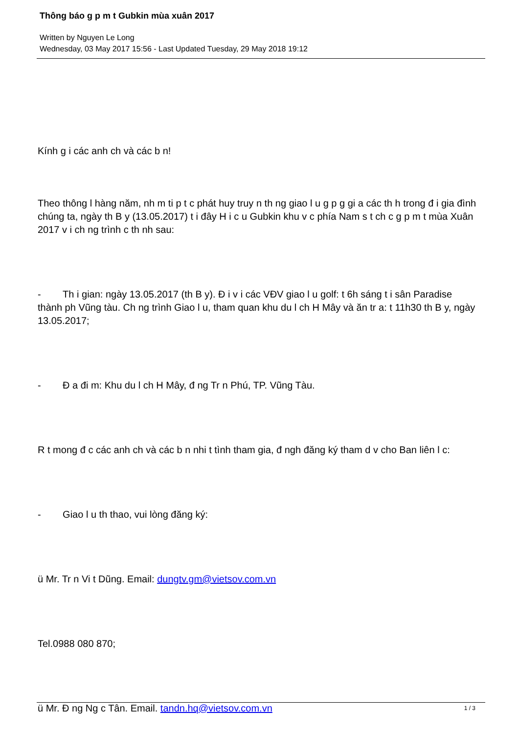Thông báo g p m t Gubkin mùa xuân 2017
Written by Nguyen Le Long
Wednesday, 03 May 2017 15:56 - Last Updated Tuesday, 29 May 2018 19:12
Kính g i các anh ch và các b n!
Theo thông l hàng năm, nh m ti p t c phát huy truy n th ng giao l u g p g gi a các th h trong đ i gia đình chúng ta, ngày th B y (13.05.2017) t i đây H i c u Gubkin khu v c phía Nam s t ch c g p m t mùa Xuân 2017 v i ch ng trình c th nh sau:
- Th i gian: ngày 13.05.2017 (th B y). Đ i v i các VĐV giao l u golf: t 6h sáng t i sân Paradise thành ph Vũng tàu. Ch ng trình Giao l u, tham quan khu du l ch H Mây và ăn tr a: t 11h30 th B y, ngày 13.05.2017;
- Đ a đi m: Khu du l ch H Mây, đ ng Tr n Phú, TP. Vũng Tàu.
R t mong đ c các anh ch và các b n nhi t tình tham gia, đ ngh đăng ký tham d v cho Ban liên l c:
- Giao l u th thao, vui lòng đăng ký:
ü Mr. Tr n Vi t Dũng. Email: dungtv.gm@vietsov.com.vn
Tel.0988 080 870;
ü Mr. Đ ng Ng c Tân. Email. tandn.hq@vietsov.com.vn
1 / 3